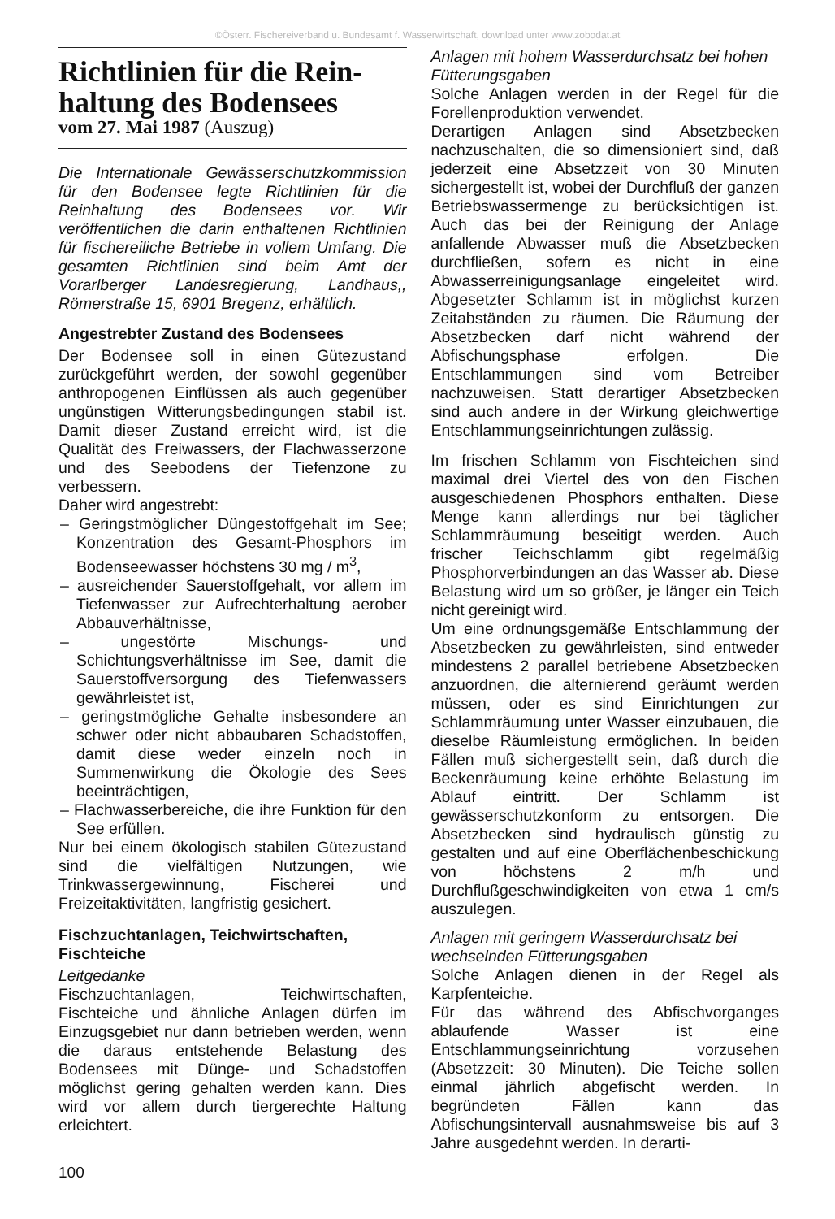©Österr. Fischereiverband u. Bundesamt f. Wasserwirtschaft, download unter www.zobodat.at
Richtlinien für die Rein-haltung des Bodensees
vom 27. Mai 1987 (Auszug)
Die Internationale Gewässerschutzkommission für den Bodensee legte Richtlinien für die Reinhaltung des Bodensees vor. Wir veröffentlichen die darin enthaltenen Richtlinien für fischereiliche Betriebe in vollem Umfang. Die gesamten Richtlinien sind beim Amt der Vorarlberger Landesregierung, Landhaus,, Römerstraße 15, 6901 Bregenz, erhältlich.
Angestrebter Zustand des Bodensees
Der Bodensee soll in einen Gütezustand zurückgeführt werden, der sowohl gegenüber anthropogenen Einflüssen als auch gegenüber ungünstigen Witterungsbedingungen stabil ist. Damit dieser Zustand erreicht wird, ist die Qualität des Freiwassers, der Flachwasserzone und des Seebodens der Tiefenzone zu verbessern.
Daher wird angestrebt:
– Geringstmöglicher Düngestoffgehalt im See; Konzentration des Gesamt-Phosphors im Bodenseewasser höchstens 30 mg / m<sup>3</sup>,
– ausreichender Sauerstoffgehalt, vor allem im Tiefenwasser zur Aufrechterhaltung aerober Abbauverhältnisse,
– ungestörte Mischungs- und Schichtungsverhältnisse im See, damit die Sauerstoffversorgung des Tiefenwassers gewährleistet ist,
– geringstmögliche Gehalte insbesondere an schwer oder nicht abbaubaren Schadstoffen, damit diese weder einzeln noch in Summenwirkung die Ökologie des Sees beeinträchtigen,
– Flachwasserbereiche, die ihre Funktion für den See erfüllen.
Nur bei einem ökologisch stabilen Gütezustand sind die vielfältigen Nutzungen, wie Trinkwassergewinnung, Fischerei und Freizeitaktivitäten, langfristig gesichert.
Fischzuchtanlagen, Teichwirtschaften, Fischteiche
Leitgedanke
Fischzuchtanlagen, Teichwirtschaften, Fischteiche und ähnliche Anlagen dürfen im Einzugsgebiet nur dann betrieben werden, wenn die daraus entstehende Belastung des Bodensees mit Dünge- und Schadstoffen möglichst gering gehalten werden kann. Dies wird vor allem durch tiergerechte Haltung erleichtert.
Anlagen mit hohem Wasserdurchsatz bei hohen Fütterungsgaben
Solche Anlagen werden in der Regel für die Forellenproduktion verwendet.
Derartigen Anlagen sind Absetzbecken nachzuschalten, die so dimensioniert sind, daß jederzeit eine Absetzzeit von 30 Minuten sichergestellt ist, wobei der Durchfluß der ganzen Betriebswassermenge zu berücksichtigen ist. Auch das bei der Reinigung der Anlage anfallende Abwasser muß die Absetzbecken durchfließen, sofern es nicht in eine Abwasserreinigungsanlage eingeleitet wird. Abgesetzter Schlamm ist in möglichst kurzen Zeitabständen zu räumen. Die Räumung der Absetzbecken darf nicht während der Abfischungsphase erfolgen. Die Entschlammungen sind vom Betreiber nachzuweisen. Statt derartiger Absetzbecken sind auch andere in der Wirkung gleichwertige Entschlammungseinrichtungen zulässig.
Im frischen Schlamm von Fischteichen sind maximal drei Viertel des von den Fischen ausgeschiedenen Phosphors enthalten. Diese Menge kann allerdings nur bei täglicher Schlammräumung beseitigt werden. Auch frischer Teichschlamm gibt regelmäßig Phosphorverbindungen an das Wasser ab. Diese Belastung wird um so größer, je länger ein Teich nicht gereinigt wird.
Um eine ordnungsgemäße Entschlammung der Absetzbecken zu gewährleisten, sind entweder mindestens 2 parallel betriebene Absetzbecken anzuordnen, die alternierend geräumt werden müssen, oder es sind Einrichtungen zur Schlammräumung unter Wasser einzubauen, die dieselbe Räumleistung ermöglichen. In beiden Fällen muß sichergestellt sein, daß durch die Beckenräumung keine erhöhte Belastung im Ablauf eintritt. Der Schlamm ist gewässerschutzkonform zu entsorgen. Die Absetzbecken sind hydraulisch günstig zu gestalten und auf eine Oberflächenbeschickung von höchstens 2 m/h und Durchflußgeschwindigkeiten von etwa 1 cm/s auszulegen.
Anlagen mit geringem Wasserdurchsatz bei wechselnden Fütterungsgaben
Solche Anlagen dienen in der Regel als Karpfenteiche.
Für das während des Abfischvorganges ablaufende Wasser ist eine Entschlammungseinrichtung vorzusehen (Absetzzeit: 30 Minuten). Die Teiche sollen einmal jährlich abgefischt werden. In begründeten Fällen kann das Abfischungsintervall ausnahmsweise bis auf 3 Jahre ausgedehnt werden. In derarti-
100